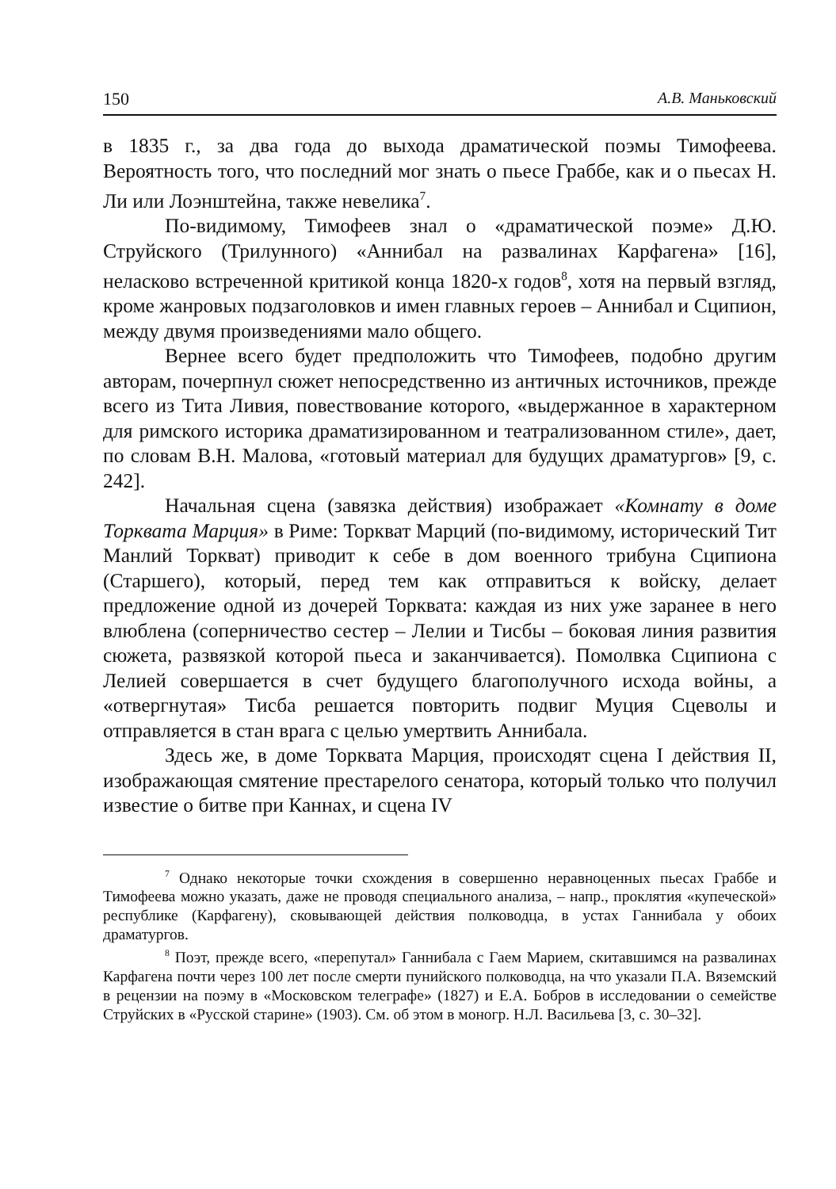150 А.В. Маньковский
в 1835 г., за два года до выхода драматической поэмы Тимофеева. Вероятность того, что последний мог знать о пьесе Граббе, как и о пьесах Н. Ли или Лоэнштейна, также невелика<sup>7</sup>.
По-видимому, Тимофеев знал о «драматической поэме» Д.Ю. Струйского (Трилунного) «Аннибал на развалинах Карфагена» [16], неласково встреченной критикой конца 1820-х годов<sup>8</sup>, хотя на первый взгляд, кроме жанровых подзаголовков и имен главных героев – Аннибал и Сципион, между двумя произведениями мало общего.
Вернее всего будет предположить что Тимофеев, подобно другим авторам, почерпнул сюжет непосредственно из античных источников, прежде всего из Тита Ливия, повествование которого, «выдержанное в характерном для римского историка драматизированном и театрализованном стиле», дает, по словам В.Н. Малова, «готовый материал для будущих драматургов» [9, с. 242].
Начальная сцена (завязка действия) изображает «Комнату в доме Торквата Марция» в Риме: Торкват Марций (по-видимому, исторический Тит Манлий Торкват) приводит к себе в дом военного трибуна Сципиона (Старшего), который, перед тем как отправиться к войску, делает предложение одной из дочерей Торквата: каждая из них уже заранее в него влюблена (соперничество сестер – Лелии и Тисбы – боковая линия развития сюжета, развязкой которой пьеса и заканчивается). Помолвка Сципиона с Лелией совершается в счет будущего благополучного исхода войны, а «отвергнутая» Тисба решается повторить подвиг Муция Сцеволы и отправляется в стан врага с целью умертвить Аннибала.
Здесь же, в доме Торквата Марция, происходят сцена I действия II, изображающая смятение престарелого сенатора, который только что получил известие о битве при Каннах, и сцена IV
<sup>7</sup> Однако некоторые точки схождения в совершенно неравноценных пьесах Граббе и Тимофеева можно указать, даже не проводя специального анализа, – напр., проклятия «купеческой» республике (Карфагену), сковывающей действия полководца, в устах Ганнибала у обоих драматургов.
<sup>8</sup> Поэт, прежде всего, «перепутал» Ганнибала с Гаем Марием, скитавшимся на развалинах Карфагена почти через 100 лет после смерти пунийского полководца, на что указали П.А. Вяземский в рецензии на поэму в «Московском телеграфе» (1827) и Е.А. Бобров в исследовании о семействе Струйских в «Русской старине» (1903). См. об этом в моногр. Н.Л. Васильева [3, с. 30–32].